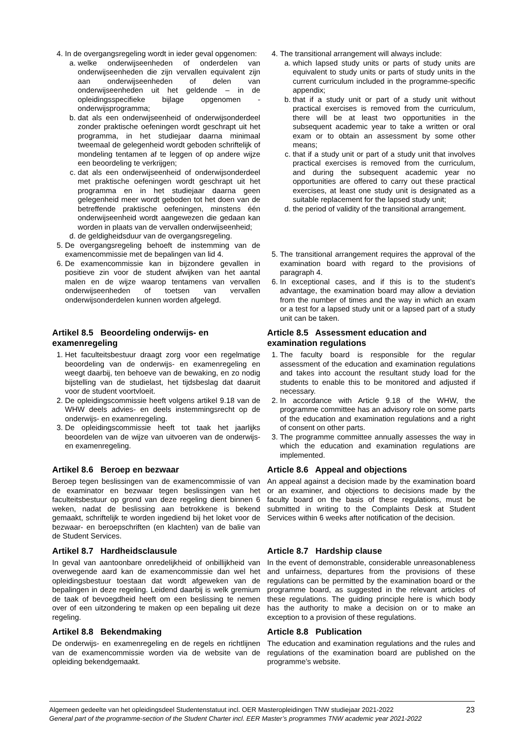4. In de overgangsregeling wordt in ieder geval opgenomen:
a. welke onderwijseenheden of onderdelen van onderwijseenheden die zijn vervallen equivalent zijn aan onderwijseenheden of delen van onderwijseenheden uit het geldende – in de opleidingsspecifieke bijlage opgenomen - onderwijsprogramma;
b. dat als een onderwijseenheid of onderwijsonderdeel zonder praktische oefeningen wordt geschrapt uit het programma, in het studiejaar daarna minimaal tweemaal de gelegenheid wordt geboden schriftelijk of mondeling tentamen af te leggen of op andere wijze een beoordeling te verkrijgen;
c. dat als een onderwijseenheid of onderwijsonderdeel met praktische oefeningen wordt geschrapt uit het programma en in het studiejaar daarna geen gelegenheid meer wordt geboden tot het doen van de betreffende praktische oefeningen, minstens één onderwijseenheid wordt aangewezen die gedaan kan worden in plaats van de vervallen onderwijseenheid;
d. de geldigheidsduur van de overgangsregeling.
5. De overgangsregeling behoeft de instemming van de examencommissie met de bepalingen van lid 4.
6. De examencommissie kan in bijzondere gevallen in positieve zin voor de student afwijken van het aantal malen en de wijze waarop tentamens van vervallen onderwijseenheden of toetsen van vervallen onderwijsonderdelen kunnen worden afgelegd.
4. The transitional arrangement will always include:
a. which lapsed study units or parts of study units are equivalent to study units or parts of study units in the current curriculum included in the programme-specific appendix;
b. that if a study unit or part of a study unit without practical exercises is removed from the curriculum, there will be at least two opportunities in the subsequent academic year to take a written or oral exam or to obtain an assessment by some other means;
c. that if a study unit or part of a study unit that involves practical exercises is removed from the curriculum, and during the subsequent academic year no opportunities are offered to carry out these practical exercises, at least one study unit is designated as a suitable replacement for the lapsed study unit;
d. the period of validity of the transitional arrangement.
5. The transitional arrangement requires the approval of the examination board with regard to the provisions of paragraph 4.
6. In exceptional cases, and if this is to the student’s advantage, the examination board may allow a deviation from the number of times and the way in which an exam or a test for a lapsed study unit or a lapsed part of a study unit can be taken.
Artikel 8.5 Beoordeling onderwijs- en examenregeling
1. Het faculteitsbestuur draagt zorg voor een regelmatige beoordeling van de onderwijs- en examenregeling en weegt daarbij, ten behoeve van de bewaking, en zo nodig bijstelling van de studielast, het tijdsbeslag dat daaruit voor de student voortvloeit.
2. De opleidingscommissie heeft volgens artikel 9.18 van de WHW deels advies- en deels instemmingsrecht op de onderwijs- en examenregeling.
3. De opleidingscommissie heeft tot taak het jaarlijks beoordelen van de wijze van uitvoeren van de onderwijs- en examenregeling.
Article 8.5 Assessment education and examination regulations
1. The faculty board is responsible for the regular assessment of the education and examination regulations and takes into account the resultant study load for the students to enable this to be monitored and adjusted if necessary.
2. In accordance with Article 9.18 of the WHW, the programme committee has an advisory role on some parts of the education and examination regulations and a right of consent on other parts.
3. The programme committee annually assesses the way in which the education and examination regulations are implemented.
Artikel 8.6 Beroep en bezwaar
Beroep tegen beslissingen van de examencommissie of van de examinator en bezwaar tegen beslissingen van het faculteitsbestuur op grond van deze regeling dient binnen 6 weken, nadat de beslissing aan betrokkene is bekend gemaakt, schriftelijk te worden ingediend bij het loket voor de bezwaar- en beroepschriften (en klachten) van de balie van de Student Services.
Article 8.6 Appeal and objections
An appeal against a decision made by the examination board or an examiner, and objections to decisions made by the faculty board on the basis of these regulations, must be submitted in writing to the Complaints Desk at Student Services within 6 weeks after notification of the decision.
Artikel 8.7 Hardheidsclausule
In geval van aantoonbare onredelijkheid of onbillijkheid van overwegende aard kan de examencommissie dan wel het opleidingsbestuur toestaan dat wordt afgeweken van de bepalingen in deze regeling. Leidend daarbij is welk gremium de taak of bevoegdheid heeft om een beslissing te nemen over of een uitzondering te maken op een bepaling uit deze regeling.
Article 8.7 Hardship clause
In the event of demonstrable, considerable unreasonableness and unfairness, departures from the provisions of these regulations can be permitted by the examination board or the programme board, as suggested in the relevant articles of these regulations. The guiding principle here is which body has the authority to make a decision on or to make an exception to a provision of these regulations.
Artikel 8.8 Bekendmaking
De onderwijs- en examenregeling en de regels en richtlijnen van de examencommissie worden via de website van de opleiding bekendgemaakt.
Article 8.8 Publication
The education and examination regulations and the rules and regulations of the examination board are published on the programme’s website.
Algemeen gedeelte van het opleidingsdeel Studentenstatuut incl. OER Masteropleidingen TNW studiejaar 2021-2022
General part of the programme-section of the Student Charter incl. EER Master’s programmes TNW academic year 2021-2022
23